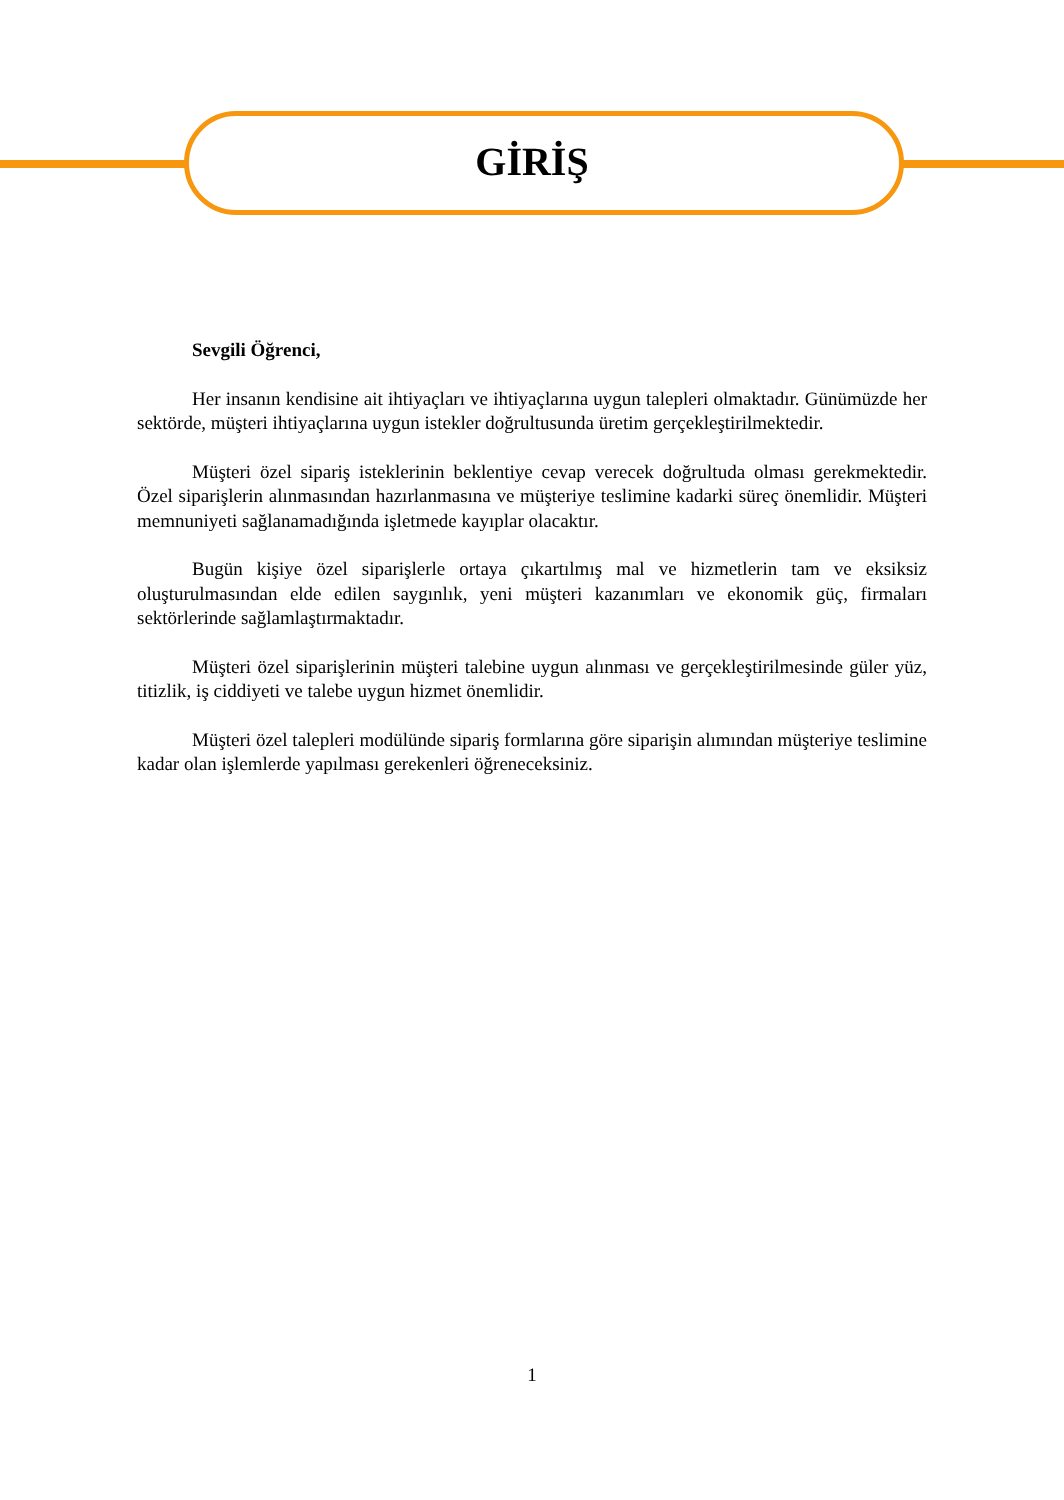GİRİŞ
Sevgili Öğrenci,
Her insanın kendisine ait ihtiyaçları ve ihtiyaçlarına uygun talepleri olmaktadır. Günümüzde her sektörde, müşteri ihtiyaçlarına uygun istekler doğrultusunda üretim gerçekleştirilmektedir.
Müşteri özel sipariş isteklerinin beklentiye cevap verecek doğrultuda olması gerekmektedir. Özel siparişlerin alınmasından hazırlanmasına ve müşteriye teslimine kadarki süreç önemlidir. Müşteri memnuniyeti sağlanamadığında işletmede kayıplar olacaktır.
Bugün kişiye özel siparişlerle ortaya çıkartılmış mal ve hizmetlerin tam ve eksiksiz oluşturulmasından elde edilen saygınlık, yeni müşteri kazanımları ve ekonomik güç, firmaları sektörlerinde sağlamlaştırmaktadır.
Müşteri özel siparişlerinin müşteri talebine uygun alınması ve gerçekleştirilmesinde güler yüz, titizlik, iş ciddiyeti ve talebe uygun hizmet önemlidir.
Müşteri özel talepleri modülünde sipariş formlarına göre siparişin alımından müşteriye teslimine kadar olan işlemlerde yapılması gerekenleri öğreneceksiniz.
1